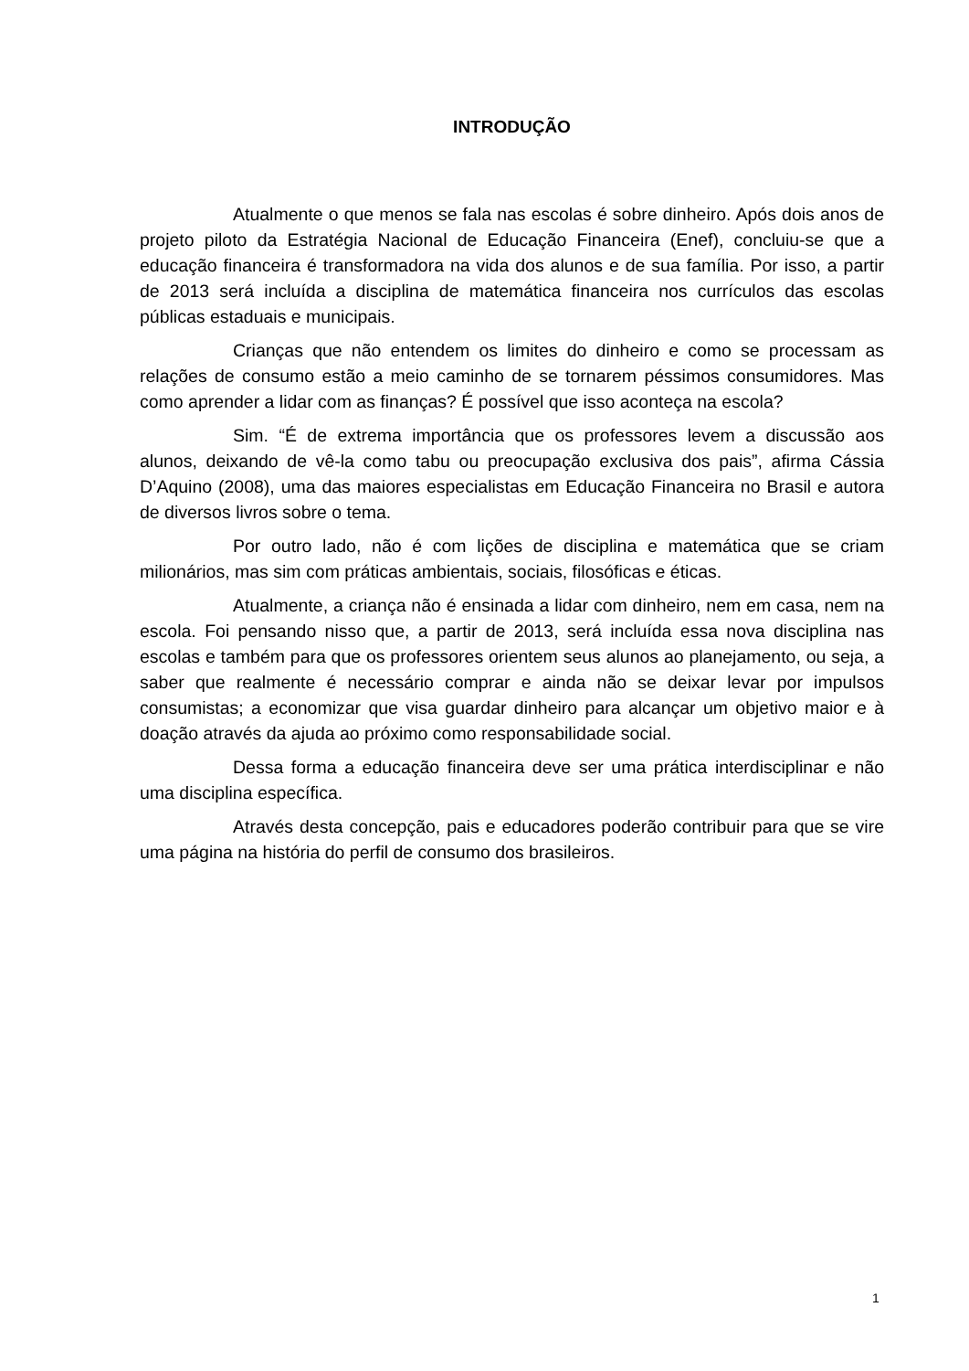INTRODUÇÃO
Atualmente o que menos se fala nas escolas é sobre dinheiro. Após dois anos de projeto piloto da Estratégia Nacional de Educação Financeira (Enef), concluiu-se que a educação financeira é transformadora na vida dos alunos e de sua família. Por isso, a partir de 2013 será incluída a disciplina de matemática financeira nos currículos das escolas públicas estaduais e municipais.
Crianças que não entendem os limites do dinheiro e como se processam as relações de consumo estão a meio caminho de se tornarem péssimos consumidores. Mas como aprender a lidar com as finanças? É possível que isso aconteça na escola?
Sim. “É de extrema importância que os professores levem a discussão aos alunos, deixando de vê-la como tabu ou preocupação exclusiva dos pais”, afirma Cássia D’Aquino (2008), uma das maiores especialistas em Educação Financeira no Brasil e autora de diversos livros sobre o tema.
Por outro lado, não é com lições de disciplina e matemática que se criam milionários, mas sim com práticas ambientais, sociais, filosóficas e éticas.
Atualmente, a criança não é ensinada a lidar com dinheiro, nem em casa, nem na escola. Foi pensando nisso que, a partir de 2013, será incluída essa nova disciplina nas escolas e também para que os professores orientem seus alunos ao planejamento, ou seja, a saber que realmente é necessário comprar e ainda não se deixar levar por impulsos consumistas; a economizar que visa guardar dinheiro para alcançar um objetivo maior e à doação através da ajuda ao próximo como responsabilidade social.
Dessa forma a educação financeira deve ser uma prática interdisciplinar e não uma disciplina específica.
Através desta concepção, pais e educadores poderão contribuir para que se vire uma página na história do perfil de consumo dos brasileiros.
1